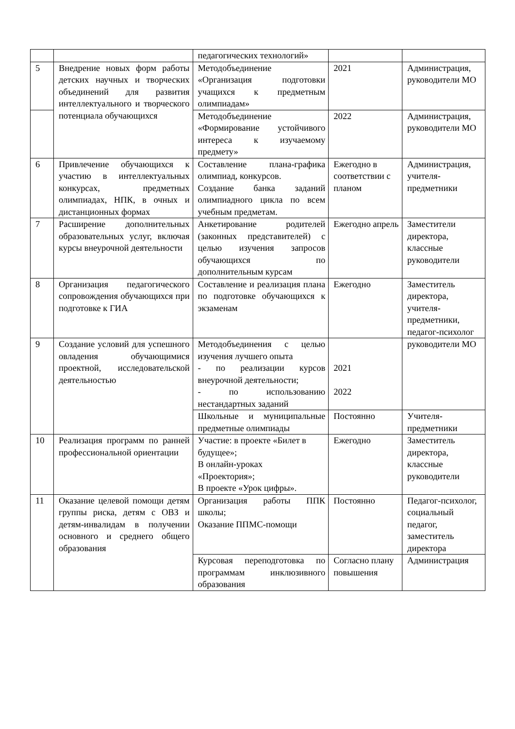| | | педагогических технологий» | | |
| 5 | Внедрение новых форм работы детских научных и творческих объединений для развития интеллектуального и творческого потенциала обучающихся | Методобъединение «Организация подготовки учащихся к предметным олимпиадам» | 2021 | Администрация, руководители МО |
| | | Методобъединение «Формирование устойчивого интереса к изучаемому предмету» | 2022 | Администрация, руководители МО |
| 6 | Привлечение обучающихся к участию в интеллектуальных конкурсах, предметных олимпиадах, НПК, в очных и дистанционных формах | Составление плана-графика олимпиад, конкурсов. Создание банка заданий олимпиадного цикла по всем учебным предметам. | Ежегодно в соответствии с планом | Администрация, учителя-предметники |
| 7 | Расширение дополнительных образовательных услуг, включая курсы внеурочной деятельности | Анкетирование родителей (законных представителей) с целью изучения запросов обучающихся по дополнительным курсам | Ежегодно апрель | Заместители директора, классные руководители |
| 8 | Организация педагогического сопровождения обучающихся при подготовке к ГИА | Составление и реализация плана по подготовке обучающихся к экзаменам | Ежегодно | Заместитель директора, учителя-предметники, педагог-психолог |
| 9 | Создание условий для успешного овладения обучающимися проектной, исследовательской деятельностью | Методобъединения с целью изучения лучшего опыта - по реализации курсов внеурочной деятельности; - по использованию нестандартных заданий | 2021 2022 | руководители МО |
| | | Школьные и муниципальные предметные олимпиады | Постоянно | Учителя-предметники |
| 10 | Реализация программ по ранней профессиональной ориентации | Участие: в проекте «Билет в будущее»; В онлайн-уроках «Проектория»; В проекте «Урок цифры». | Ежегодно | Заместитель директора, классные руководители |
| 11 | Оказание целевой помощи детям группы риска, детям с ОВЗ и детям-инвалидам в получении основного и среднего общего образования | Организация работы ППК школы; Оказание ППМС-помощи | Постоянно | Педагог-психолог, социальный педагог, заместитель директора |
| | | Курсовая переподготовка по программам инклюзивного образования | Согласно плану повышения | Администрация |